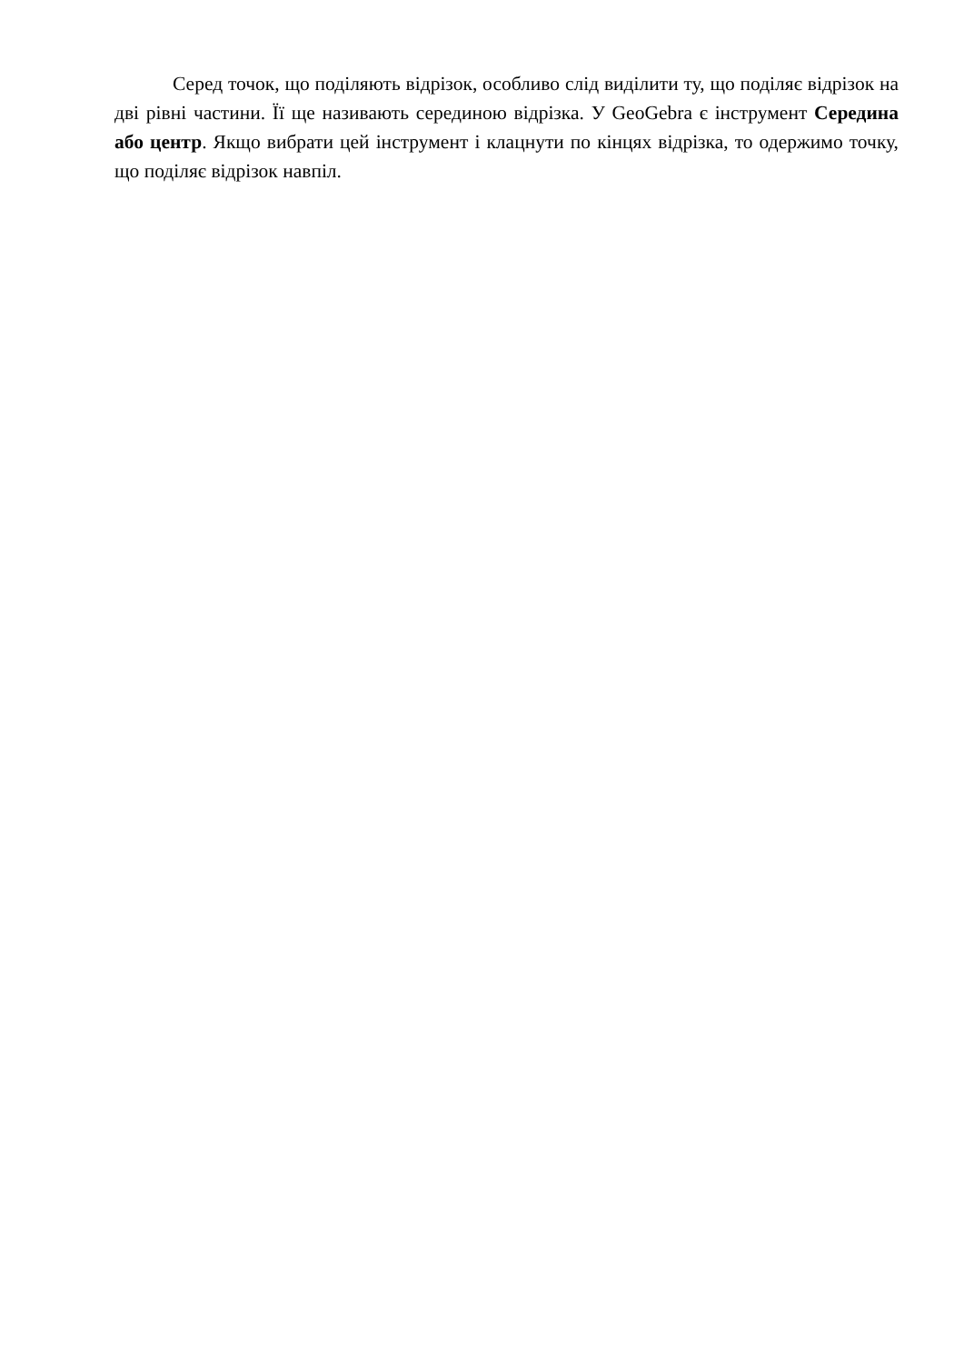Серед точок, що поділяють відрізок, особливо слід виділити ту, що поділяє відрізок на дві рівні частини. Її ще називають серединою відрізка. У GeoGebra є інструмент Середина або центр. Якщо вибрати цей інструмент і клацнути по кінцях відрізка, то одержимо точку, що поділяє відрізок навпіл.